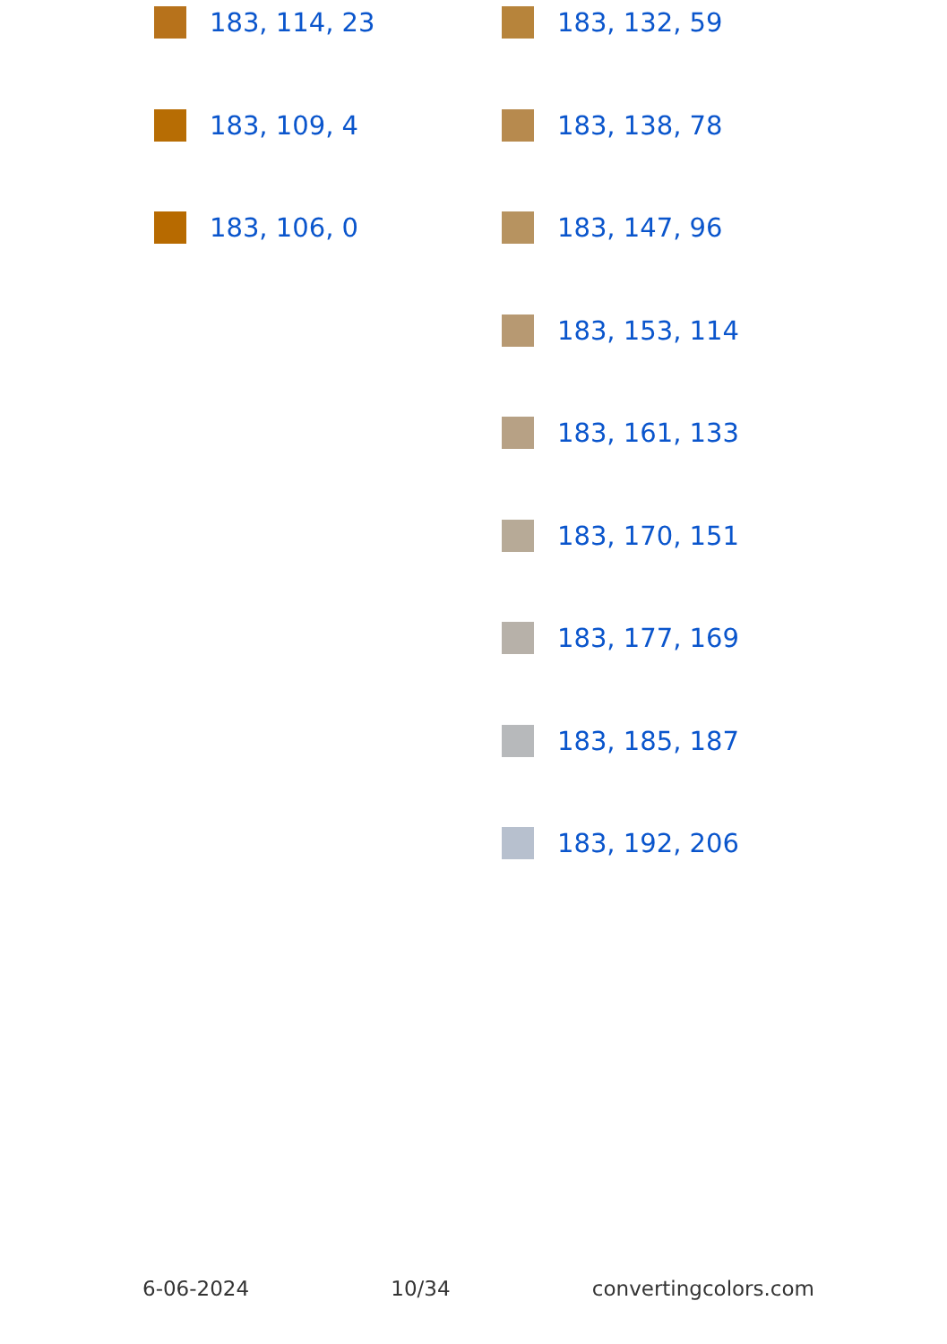183, 114, 23
183, 109, 4
183, 106, 0
183, 132, 59
183, 138, 78
183, 147, 96
183, 153, 114
183, 161, 133
183, 170, 151
183, 177, 169
183, 185, 187
183, 192, 206
6-06-2024 10/34 convertingcolors.com